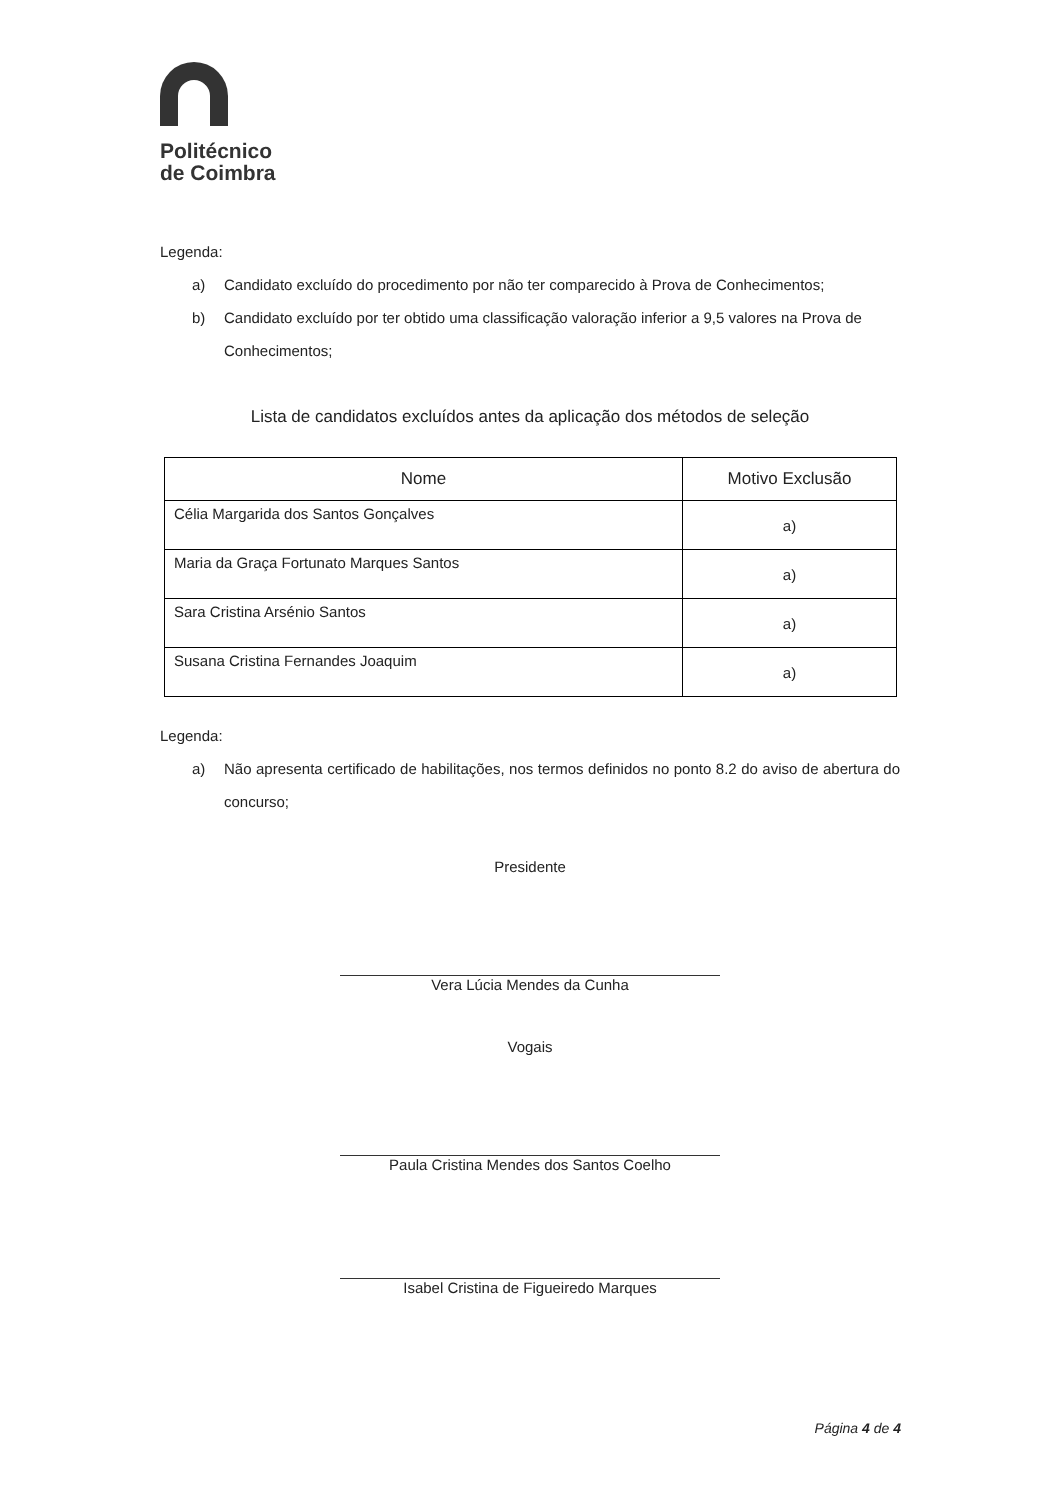Politécnico
de Coimbra
Legenda:
a) Candidato excluído do procedimento por não ter comparecido à Prova de Conhecimentos;
b) Candidato excluído por ter obtido uma classificação valoração inferior a 9,5 valores na Prova de Conhecimentos;
Lista de candidatos excluídos antes da aplicação dos métodos de seleção
| Nome | Motivo Exclusão |
| --- | --- |
| Célia Margarida dos Santos Gonçalves | a) |
| Maria da Graça Fortunato Marques Santos | a) |
| Sara Cristina Arsénio Santos | a) |
| Susana Cristina Fernandes Joaquim | a) |
Legenda:
a) Não apresenta certificado de habilitações, nos termos definidos no ponto 8.2 do aviso de abertura do concurso;
Presidente
Vera Lúcia Mendes da Cunha
Vogais
Paula Cristina Mendes dos Santos Coelho
Isabel Cristina de Figueiredo Marques
Página 4 de 4